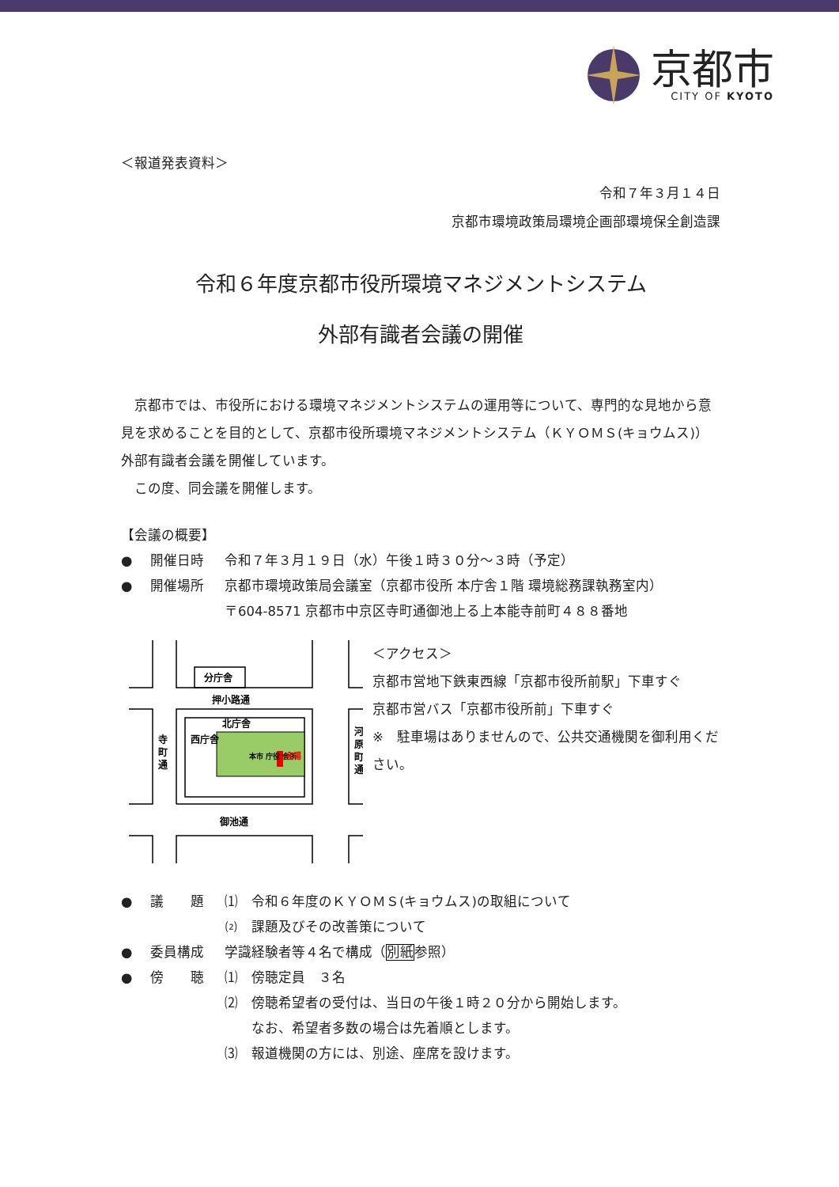京都市
CITY OF KYOTO
＜報道発表資料＞
令和７年３月１４日
京都市環境政策局環境企画部環境保全創造課
令和６年度京都市役所環境マネジメントシステム
外部有識者会議の開催
　京都市では、市役所における環境マネジメントシステムの運用等について、専門的な見地から意見を求めることを目的として、京都市役所環境マネジメントシステム（ＫＹＯＭＳ(キョウムス)）外部有識者会議を開催しています。
　この度、同会議を開催します。
【会議の概要】
● 開催日時 令和７年３月１９日（水）午後１時３０分～３時（予定）
● 開催場所 京都市環境政策局会議室（京都市役所 本庁舎１階 環境総務課執務室内）
〒604-8571 京都市中京区寺町通御池上る上本能寺前町４８８番地
分庁舎
押小路通
北庁舎
御池通
寺
町
通
河
原
町
通
西庁舎
本市 庁役 舎所
会場
＜アクセス＞
京都市営地下鉄東西線「京都市役所前駅」下車すぐ
京都市営バス「京都市役所前」下車すぐ
※　駐車場はありませんので、公共交通機関を御利用ください。
● 議　　題 ⑴　令和６年度のＫＹＯＭＳ(キョウムス)の取組について
⑵　課題及びその改善策について
● 委員構成 学識経験者等４名で構成（別紙参照）
● 傍　　聴 ⑴　傍聴定員　３名
⑵　傍聴希望者の受付は、当日の午後１時２０分から開始します。
　　なお、希望者多数の場合は先着順とします。
⑶　報道機関の方には、別途、座席を設けます。